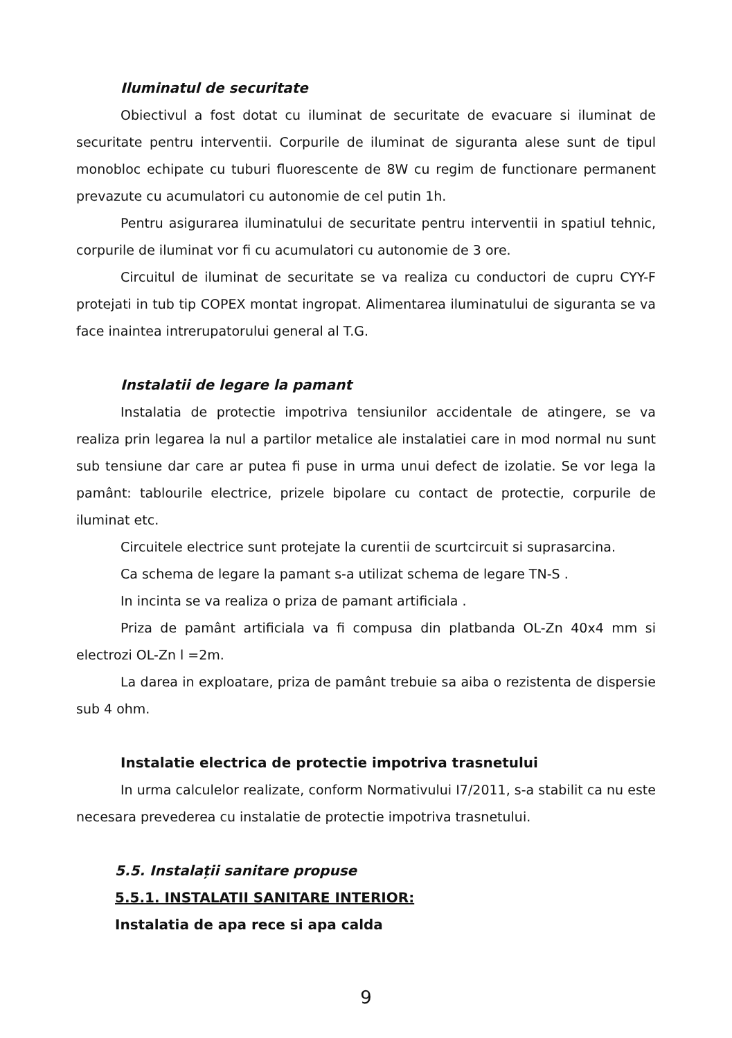Iluminatul de securitate
Obiectivul a fost dotat cu iluminat de securitate de evacuare si iluminat de securitate pentru interventii. Corpurile de iluminat de siguranta alese sunt de tipul monobloc echipate cu tuburi fluorescente de 8W cu regim de functionare permanent prevazute cu acumulatori cu autonomie de cel putin 1h.
Pentru asigurarea iluminatului de securitate pentru interventii in spatiul tehnic, corpurile de iluminat vor fi cu acumulatori cu autonomie de 3 ore.
Circuitul de iluminat de securitate se va realiza cu conductori de cupru CYY-F protejati in tub tip COPEX montat ingropat. Alimentarea iluminatului de siguranta se va face inaintea intrerupatorului general al T.G.
Instalatii de legare la pamant
Instalatia de protectie impotriva tensiunilor accidentale de atingere, se va realiza prin legarea la nul a partilor metalice ale instalatiei care in mod normal nu sunt sub tensiune dar care ar putea fi puse in urma unui defect de izolatie. Se vor lega la pamânt: tablourile electrice, prizele bipolare cu contact de protectie, corpurile de iluminat etc.
Circuitele electrice sunt protejate la curentii de scurtcircuit si suprasarcina.
Ca schema de legare la pamant s-a utilizat schema de legare TN-S .
In incinta se va realiza o priza de pamant artificiala .
Priza de pamânt artificiala va fi compusa din platbanda OL-Zn 40x4 mm si electrozi OL-Zn l =2m.
La darea in exploatare, priza de pamânt trebuie sa aiba o rezistenta de dispersie sub 4 ohm.
Instalatie electrica de protectie impotriva trasnetului
In urma calculelor realizate, conform Normativului I7/2011, s-a stabilit ca nu este necesara prevederea cu instalatie de protectie impotriva trasnetului.
5.5. Instalații sanitare propuse
5.5.1. INSTALATII SANITARE INTERIOR:
Instalatia de apa rece si apa calda
9